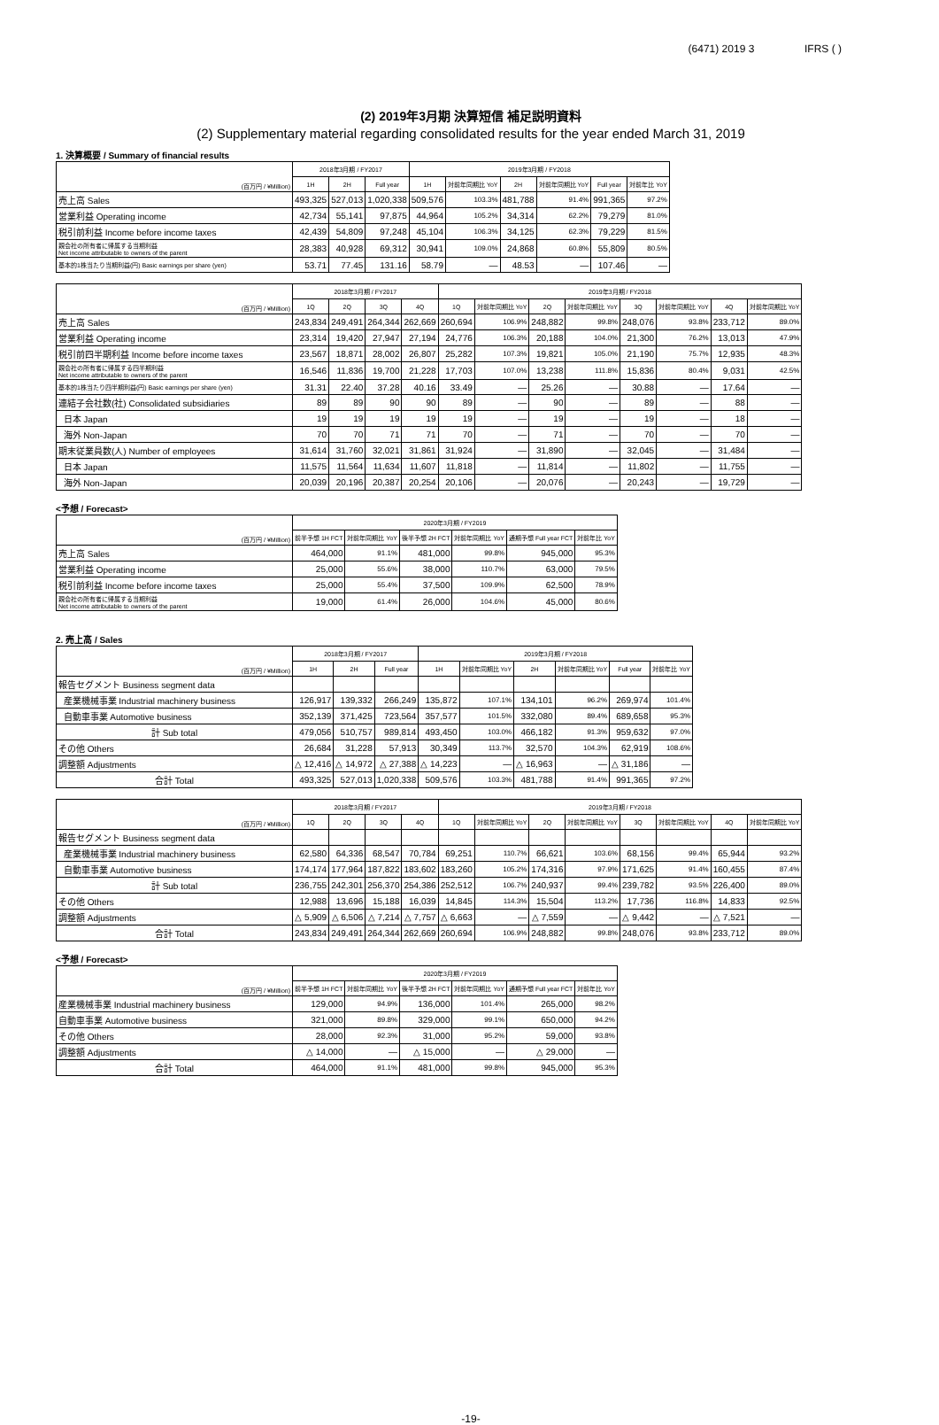(6471) 2019 3 IFRS ( )
(2) 2019年3月期 決算短信 補足説明資料
(2) Supplementary material regarding consolidated results for the year ended March 31, 2019
1. 決算概要 / Summary of financial results
| (百万円 / ¥Million) | 2018年3月期 / FY2017 | | | 2019年3月期 / FY2018 | | | | | |
| | 1H | 2H | Full year | 1H | 対前年同期比 YoY | 2H | 対前年同期比 YoY | Full year | 対前年比 YoY |
| 売上高 Sales | 493,325 | 527,013 | 1,020,338 | 509,576 | 103.3% | 481,788 | 91.4% | 991,365 | 97.2% |
| 営業利益 Operating income | 42,734 | 55,141 | 97,875 | 44,964 | 105.2% | 34,314 | 62.2% | 79,279 | 81.0% |
| 税引前利益 Income before income taxes | 42,439 | 54,809 | 97,248 | 45,104 | 106.3% | 34,125 | 62.3% | 79,229 | 81.5% |
| 親会社の所有者に帰属する当期利益 Net income attributable to owners of the parent | 28,383 | 40,928 | 69,312 | 30,941 | 109.0% | 24,868 | 60.8% | 55,809 | 80.5% |
| 基本的1株当たり当期利益(円) Basic earnings per share (yen) | 53.71 | 77.45 | 131.16 | 58.79 | — | 48.53 | — | 107.46 | — |
| (百万円 / ¥Million) | 2018年3月期 / FY2017 | | | | 2019年3月期 / FY2018 | | | | | | | |
| | 1Q | 2Q | 3Q | 4Q | 1Q | 対前年同期比 YoY | 2Q | 対前年同期比 YoY | 3Q | 対前年同期比 YoY | 4Q | 対前年同期比 YoY |
| 売上高 Sales | 243,834 | 249,491 | 264,344 | 262,669 | 260,694 | 106.9% | 248,882 | 99.8% | 248,076 | 93.8% | 233,712 | 89.0% |
| 営業利益 Operating income | 23,314 | 19,420 | 27,947 | 27,194 | 24,776 | 106.3% | 20,188 | 104.0% | 21,300 | 76.2% | 13,013 | 47.9% |
| 税引前四半期利益 Income before income taxes | 23,567 | 18,871 | 28,002 | 26,807 | 25,282 | 107.3% | 19,821 | 105.0% | 21,190 | 75.7% | 12,935 | 48.3% |
| 親会社の所有者に帰属する四半期利益 Net income attributable to owners of the parent | 16,546 | 11,836 | 19,700 | 21,228 | 17,703 | 107.0% | 13,238 | 111.8% | 15,836 | 80.4% | 9,031 | 42.5% |
| 基本的1株当たり四半期利益(円) Basic earnings per share (yen) | 31.31 | 22.40 | 37.28 | 40.16 | 33.49 | — | 25.26 | — | 30.88 | — | 17.64 | — |
| 連結子会社数(社) Consolidated subsidiaries | 89 | 89 | 90 | 90 | 89 | — | 90 | — | 89 | — | 88 | — |
| 日本 Japan | 19 | 19 | 19 | 19 | 19 | — | 19 | — | 19 | — | 18 | — |
| 海外 Non-Japan | 70 | 70 | 71 | 71 | 70 | — | 71 | — | 70 | — | 70 | — |
| 期末従業員数(人) Number of employees | 31,614 | 31,760 | 32,021 | 31,861 | 31,924 | — | 31,890 | — | 32,045 | — | 31,484 | — |
| 日本 Japan | 11,575 | 11,564 | 11,634 | 11,607 | 11,818 | — | 11,814 | — | 11,802 | — | 11,755 | — |
| 海外 Non-Japan | 20,039 | 20,196 | 20,387 | 20,254 | 20,106 | — | 20,076 | — | 20,243 | — | 19,729 | — |
<予想 / Forecast>
| (百万円 / ¥Million) | 2020年3月期 / FY2019 | | | | | |
| | 前半予想 1H FCT | 対前年同期比 YoY | 後半予想 2H FCT | 対前年同期比 YoY | 通期予想 Full year FCT | 対前年比 YoY |
| 売上高 Sales | 464,000 | 91.1% | 481,000 | 99.8% | 945,000 | 95.3% |
| 営業利益 Operating income | 25,000 | 55.6% | 38,000 | 110.7% | 63,000 | 79.5% |
| 税引前利益 Income before income taxes | 25,000 | 55.4% | 37,500 | 109.9% | 62,500 | 78.9% |
| 親会社の所有者に帰属する当期利益 Net income attributable to owners of the parent | 19,000 | 61.4% | 26,000 | 104.6% | 45,000 | 80.6% |
2. 売上高 / Sales
| (百万円 / ¥Million) | 2018年3月期 / FY2017 | | | 2019年3月期 / FY2018 | | | | | |
| | 1H | 2H | Full year | 1H | 対前年同期比 YoY | 2H | 対前年同期比 YoY | Full year | 対前年比 YoY |
| 報告セグメント Business segment data | | | | | | | | | |
| 産業機械事業 Industrial machinery business | 126,917 | 139,332 | 266,249 | 135,872 | 107.1% | 134,101 | 96.2% | 269,974 | 101.4% |
| 自動車事業 Automotive business | 352,139 | 371,425 | 723,564 | 357,577 | 101.5% | 332,080 | 89.4% | 689,658 | 95.3% |
| 計 Sub total | 479,056 | 510,757 | 989,814 | 493,450 | 103.0% | 466,182 | 91.3% | 959,632 | 97.0% |
| その他 Others | 26,684 | 31,228 | 57,913 | 30,349 | 113.7% | 32,570 | 104.3% | 62,919 | 108.6% |
| 調整額 Adjustments | △ 12,416 | △ 14,972 | △ 27,388 | △ 14,223 | — | △ 16,963 | — | △ 31,186 | — |
| 合計 Total | 493,325 | 527,013 | 1,020,338 | 509,576 | 103.3% | 481,788 | 91.4% | 991,365 | 97.2% |
| (百万円 / ¥Million) | 2018年3月期 / FY2017 | | | | 2019年3月期 / FY2018 | | | | | | | |
| | 1Q | 2Q | 3Q | 4Q | 1Q | 対前年同期比 YoY | 2Q | 対前年同期比 YoY | 3Q | 対前年同期比 YoY | 4Q | 対前年同期比 YoY |
| 報告セグメント Business segment data | | | | | | | | | | | | |
| 産業機械事業 Industrial machinery business | 62,580 | 64,336 | 68,547 | 70,784 | 69,251 | 110.7% | 66,621 | 103.6% | 68,156 | 99.4% | 65,944 | 93.2% |
| 自動車事業 Automotive business | 174,174 | 177,964 | 187,822 | 183,602 | 183,260 | 105.2% | 174,316 | 97.9% | 171,625 | 91.4% | 160,455 | 87.4% |
| 計 Sub total | 236,755 | 242,301 | 256,370 | 254,386 | 252,512 | 106.7% | 240,937 | 99.4% | 239,782 | 93.5% | 226,400 | 89.0% |
| その他 Others | 12,988 | 13,696 | 15,188 | 16,039 | 14,845 | 114.3% | 15,504 | 113.2% | 17,736 | 116.8% | 14,833 | 92.5% |
| 調整額 Adjustments | △ 5,909 | △ 6,506 | △ 7,214 | △ 7,757 | △ 6,663 | — | △ 7,559 | — | △ 9,442 | — | △ 7,521 | — |
| 合計 Total | 243,834 | 249,491 | 264,344 | 262,669 | 260,694 | 106.9% | 248,882 | 99.8% | 248,076 | 93.8% | 233,712 | 89.0% |
<予想 / Forecast>
| (百万円 / ¥Million) | 2020年3月期 / FY2019 | | | | | |
| | 前半予想 1H FCT | 対前年同期比 YoY | 後半予想 2H FCT | 対前年同期比 YoY | 通期予想 Full year FCT | 対前年比 YoY |
| 産業機械事業 Industrial machinery business | 129,000 | 94.9% | 136,000 | 101.4% | 265,000 | 98.2% |
| 自動車事業 Automotive business | 321,000 | 89.8% | 329,000 | 99.1% | 650,000 | 94.2% |
| その他 Others | 28,000 | 92.3% | 31,000 | 95.2% | 59,000 | 93.8% |
| 調整額 Adjustments | △ 14,000 | — | △ 15,000 | — | △ 29,000 | — |
| 合計 Total | 464,000 | 91.1% | 481,000 | 99.8% | 945,000 | 95.3% |
-19-